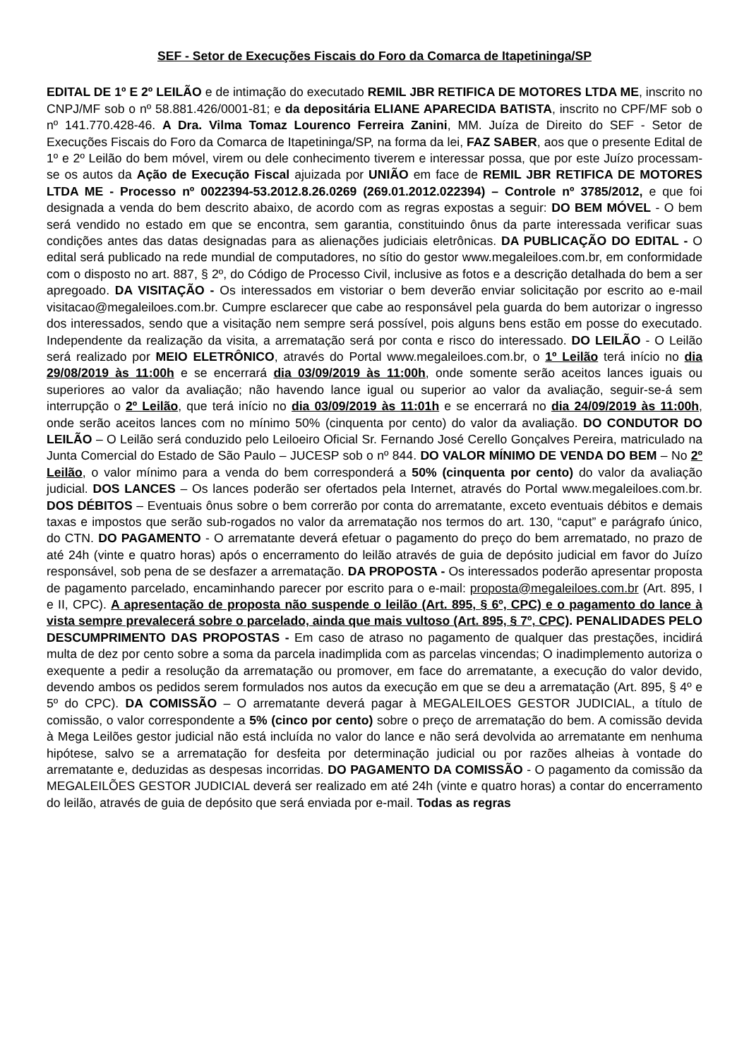SEF - Setor de Execuções Fiscais do Foro da Comarca de Itapetininga/SP
EDITAL DE 1º E 2º LEILÃO e de intimação do executado REMIL JBR RETIFICA DE MOTORES LTDA ME, inscrito no CNPJ/MF sob o nº 58.881.426/0001-81; e da depositária ELIANE APARECIDA BATISTA, inscrito no CPF/MF sob o nº 141.770.428-46. A Dra. Vilma Tomaz Lourenco Ferreira Zanini, MM. Juíza de Direito do SEF - Setor de Execuções Fiscais do Foro da Comarca de Itapetininga/SP, na forma da lei, FAZ SABER, aos que o presente Edital de 1º e 2º Leilão do bem móvel, virem ou dele conhecimento tiverem e interessar possa, que por este Juízo processam-se os autos da Ação de Execução Fiscal ajuizada por UNIÃO em face de REMIL JBR RETIFICA DE MOTORES LTDA ME - Processo nº 0022394-53.2012.8.26.0269 (269.01.2012.022394) – Controle nº 3785/2012, e que foi designada a venda do bem descrito abaixo, de acordo com as regras expostas a seguir: DO BEM MÓVEL - O bem será vendido no estado em que se encontra, sem garantia, constituindo ônus da parte interessada verificar suas condições antes das datas designadas para as alienações judiciais eletrônicas. DA PUBLICAÇÃO DO EDITAL - O edital será publicado na rede mundial de computadores, no sítio do gestor www.megaleiloes.com.br, em conformidade com o disposto no art. 887, § 2º, do Código de Processo Civil, inclusive as fotos e a descrição detalhada do bem a ser apregoado. DA VISITAÇÃO - Os interessados em vistoriar o bem deverão enviar solicitação por escrito ao e-mail visitacao@megaleiloes.com.br. Cumpre esclarecer que cabe ao responsável pela guarda do bem autorizar o ingresso dos interessados, sendo que a visitação nem sempre será possível, pois alguns bens estão em posse do executado. Independente da realização da visita, a arrematação será por conta e risco do interessado. DO LEILÃO - O Leilão será realizado por MEIO ELETRÔNICO, através do Portal www.megaleiloes.com.br, o 1º Leilão terá início no dia 29/08/2019 às 11:00h e se encerrará dia 03/09/2019 às 11:00h, onde somente serão aceitos lances iguais ou superiores ao valor da avaliação; não havendo lance igual ou superior ao valor da avaliação, seguir-se-á sem interrupção o 2º Leilão, que terá início no dia 03/09/2019 às 11:01h e se encerrará no dia 24/09/2019 às 11:00h, onde serão aceitos lances com no mínimo 50% (cinquenta por cento) do valor da avaliação. DO CONDUTOR DO LEILÃO – O Leilão será conduzido pelo Leiloeiro Oficial Sr. Fernando José Cerello Gonçalves Pereira, matriculado na Junta Comercial do Estado de São Paulo – JUCESP sob o nº 844. DO VALOR MÍNIMO DE VENDA DO BEM – No 2º Leilão, o valor mínimo para a venda do bem corresponderá a 50% (cinquenta por cento) do valor da avaliação judicial. DOS LANCES – Os lances poderão ser ofertados pela Internet, através do Portal www.megaleiloes.com.br. DOS DÉBITOS – Eventuais ônus sobre o bem correrão por conta do arrematante, exceto eventuais débitos e demais taxas e impostos que serão sub-rogados no valor da arrematação nos termos do art. 130, “caput” e parágrafo único, do CTN. DO PAGAMENTO - O arrematante deverá efetuar o pagamento do preço do bem arrematado, no prazo de até 24h (vinte e quatro horas) após o encerramento do leilão através de guia de depósito judicial em favor do Juízo responsável, sob pena de se desfazer a arrematação. DA PROPOSTA - Os interessados poderão apresentar proposta de pagamento parcelado, encaminhando parecer por escrito para o e-mail: proposta@megaleiloes.com.br (Art. 895, I e II, CPC). A apresentação de proposta não suspende o leilão (Art. 895, § 6º, CPC) e o pagamento do lance à vista sempre prevalecerá sobre o parcelado, ainda que mais vultoso (Art. 895, § 7º, CPC). PENALIDADES PELO DESCUMPRIMENTO DAS PROPOSTAS - Em caso de atraso no pagamento de qualquer das prestações, incidirá multa de dez por cento sobre a soma da parcela inadimplida com as parcelas vincendas; O inadimplemento autoriza o exequente a pedir a resolução da arrematação ou promover, em face do arrematante, a execução do valor devido, devendo ambos os pedidos serem formulados nos autos da execução em que se deu a arrematação (Art. 895, § 4º e 5º do CPC). DA COMISSÃO – O arrematante deverá pagar à MEGALEILOES GESTOR JUDICIAL, a título de comissão, o valor correspondente a 5% (cinco por cento) sobre o preço de arrematação do bem. A comissão devida à Mega Leilões gestor judicial não está incluída no valor do lance e não será devolvida ao arrematante em nenhuma hipótese, salvo se a arrematação for desfeita por determinação judicial ou por razões alheias à vontade do arrematante e, deduzidas as despesas incorridas. DO PAGAMENTO DA COMISSÃO - O pagamento da comissão da MEGALEILÕES GESTOR JUDICIAL deverá ser realizado em até 24h (vinte e quatro horas) a contar do encerramento do leilão, através de guia de depósito que será enviada por e-mail. Todas as regras